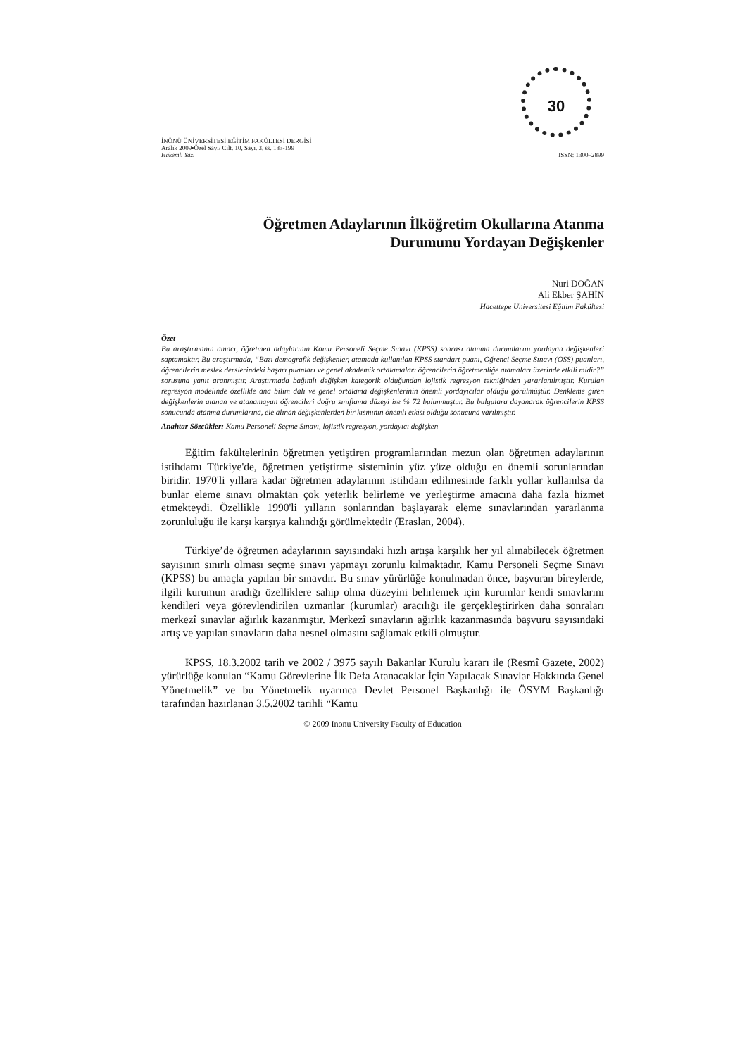30
İNÖNÜ ÜNİVERSİTESİ EĞİTİM FAKÜLTESİ DERGİSİ
Aralık 2009•Özel Sayı/ Cilt. 10, Sayı. 3, ss. 183-199
Hakemli Yazı
ISSN: 1300–2899
Öğretmen Adaylarının İlköğretim Okullarına Atanma
Durumunu Yordayan Değişkenler
Nuri DOĞAN
Ali Ekber ŞAHİN
Hacettepe Üniversitesi Eğitim Fakültesi
Özet
Bu araştırmanın amacı, öğretmen adaylarının Kamu Personeli Seçme Sınavı (KPSS) sonrası atanma durumlarını yordayan değişkenleri saptamaktır. Bu araştırmada, “Bazı demografik değişkenler, atamada kullanılan KPSS standart puanı, Öğrenci Seçme Sınavı (ÖSS) puanları, öğrencilerin meslek derslerindeki başarı puanları ve genel akademik ortalamaları öğrencilerin öğretmenliğe atamaları üzerinde etkili midir?” sorusuna yanıt aranmıştır. Araştırmada bağımlı değişken kategorik olduğundan lojistik regresyon tekniğinden yararlanılmıştır. Kurulan regresyon modelinde özellikle ana bilim dalı ve genel ortalama değişkenlerinin önemli yordayıcılar olduğu görülmüştür. Denkleme giren değişkenlerin atanan ve atanamayan öğrencileri doğru sınıflama düzeyi ise % 72 bulunmuştur. Bu bulgulara dayanarak öğrencilerin KPSS sonucunda atanma durumlarına, ele alınan değişkenlerden bir kısmının önemli etkisi olduğu sonucuna varılmıştır.
Anahtar Sözcükler: Kamu Personeli Seçme Sınavı, lojistik regresyon, yordayıcı değişken
Eğitim fakültelerinin öğretmen yetiştiren programlarından mezun olan öğretmen adaylarının istihdamı Türkiye'de, öğretmen yetiştirme sisteminin yüz yüze olduğu en önemli sorunlarından biridir. 1970'li yıllara kadar öğretmen adaylarının istihdam edilmesinde farklı yollar kullanılsa da bunlar eleme sınavı olmaktan çok yeterlik belirleme ve yerleştirme amacına daha fazla hizmet etmekteydi. Özellikle 1990'li yılların sonlarından başlayarak eleme sınavlarından yararlanma zorunluluğu ile karşı karşıya kalındığı görülmektedir (Eraslan, 2004).
Türkiye’de öğretmen adaylarının sayısındaki hızlı artışa karşılık her yıl alınabilecek öğretmen sayısının sınırlı olması seçme sınavı yapmayı zorunlu kılmaktadır. Kamu Personeli Seçme Sınavı (KPSS) bu amaçla yapılan bir sınavdır. Bu sınav yürürlüğe konulmadan önce, başvuran bireylerde, ilgili kurumun aradığı özelliklere sahip olma düzeyini belirlemek için kurumlar kendi sınavlarını kendileri veya görevlendirilen uzmanlar (kurumlar) aracılığı ile gerçekleştirirken daha sonraları merkezî sınavlar ağırlık kazanmıştır. Merkezî sınavların ağırlık kazanmasında başvuru sayısındaki artış ve yapılan sınavların daha nesnel olmasını sağlamak etkili olmuştur.
KPSS, 18.3.2002 tarih ve 2002 / 3975 sayılı Bakanlar Kurulu kararı ile (Resmî Gazete, 2002) yürürlüğe konulan “Kamu Görevlerine İlk Defa Atanacaklar İçin Yapılacak Sınavlar Hakkında Genel Yönetmelik” ve bu Yönetmelik uyarınca Devlet Personel Başkanlığı ile ÖSYM Başkanlığı tarafından hazırlanan 3.5.2002 tarihli “Kamu
© 2009 Inonu University Faculty of Education